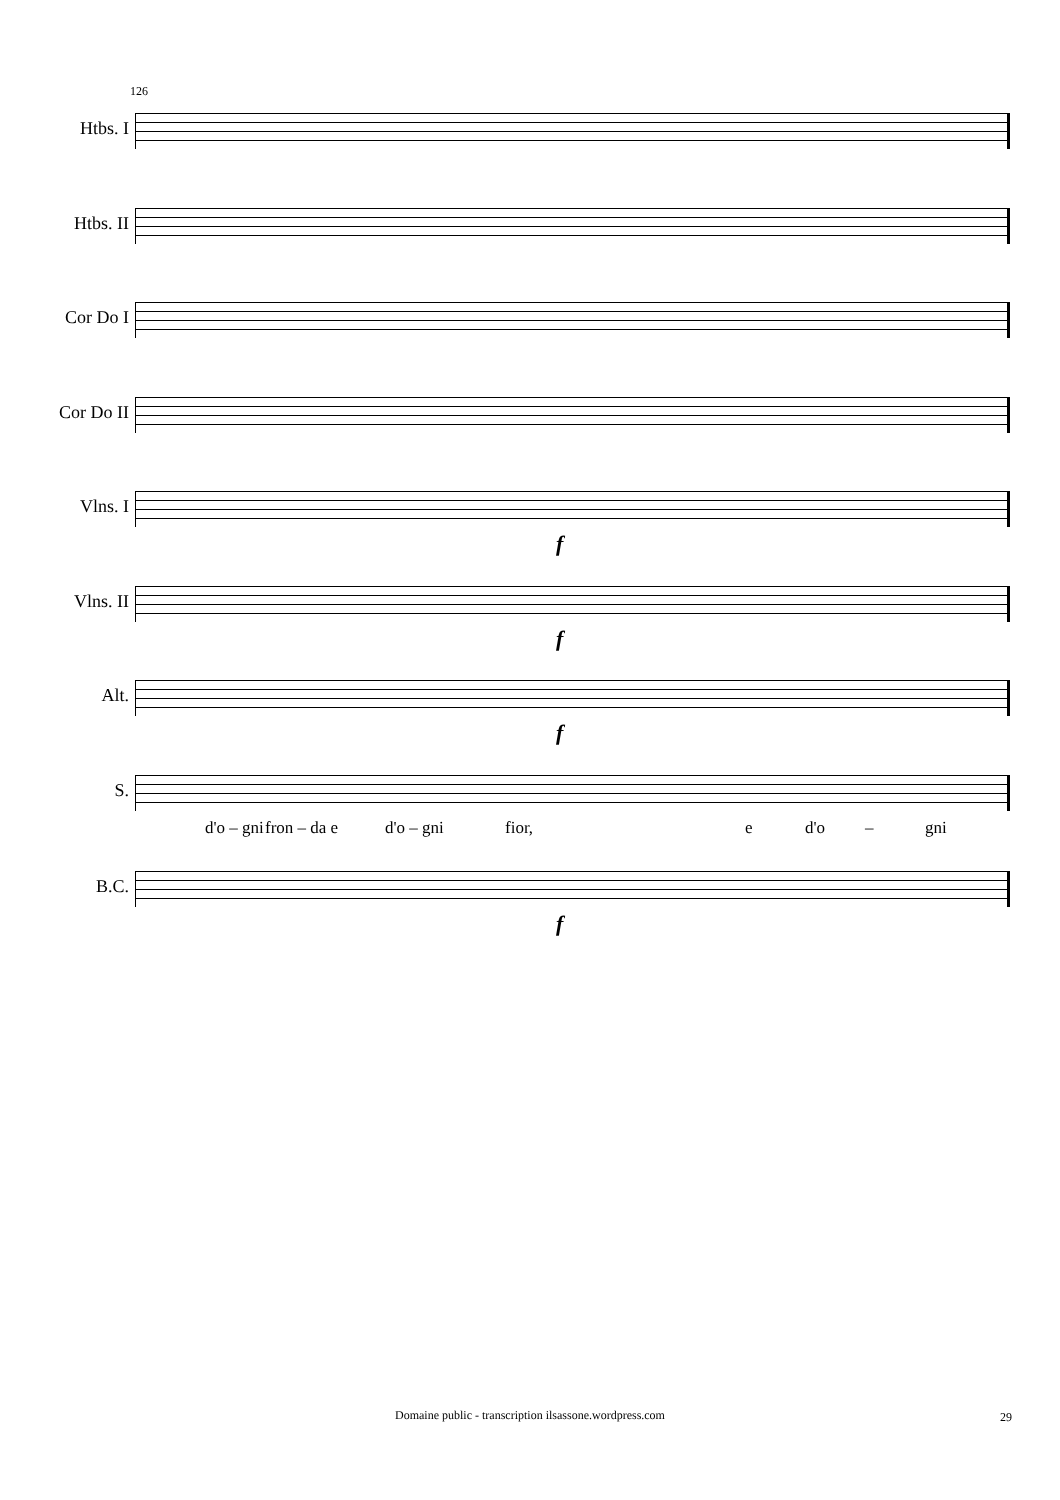126
Htbs. I
Htbs. II
Cor Do I
Cor Do II
Vlns. I
f
Vlns. II
f
Alt.
f
S.
d'o – gni fron – da e d'o – gni fior, e d'o – gni
B.C.
f
Domaine public - transcription ilsassone.wordpress.com 29